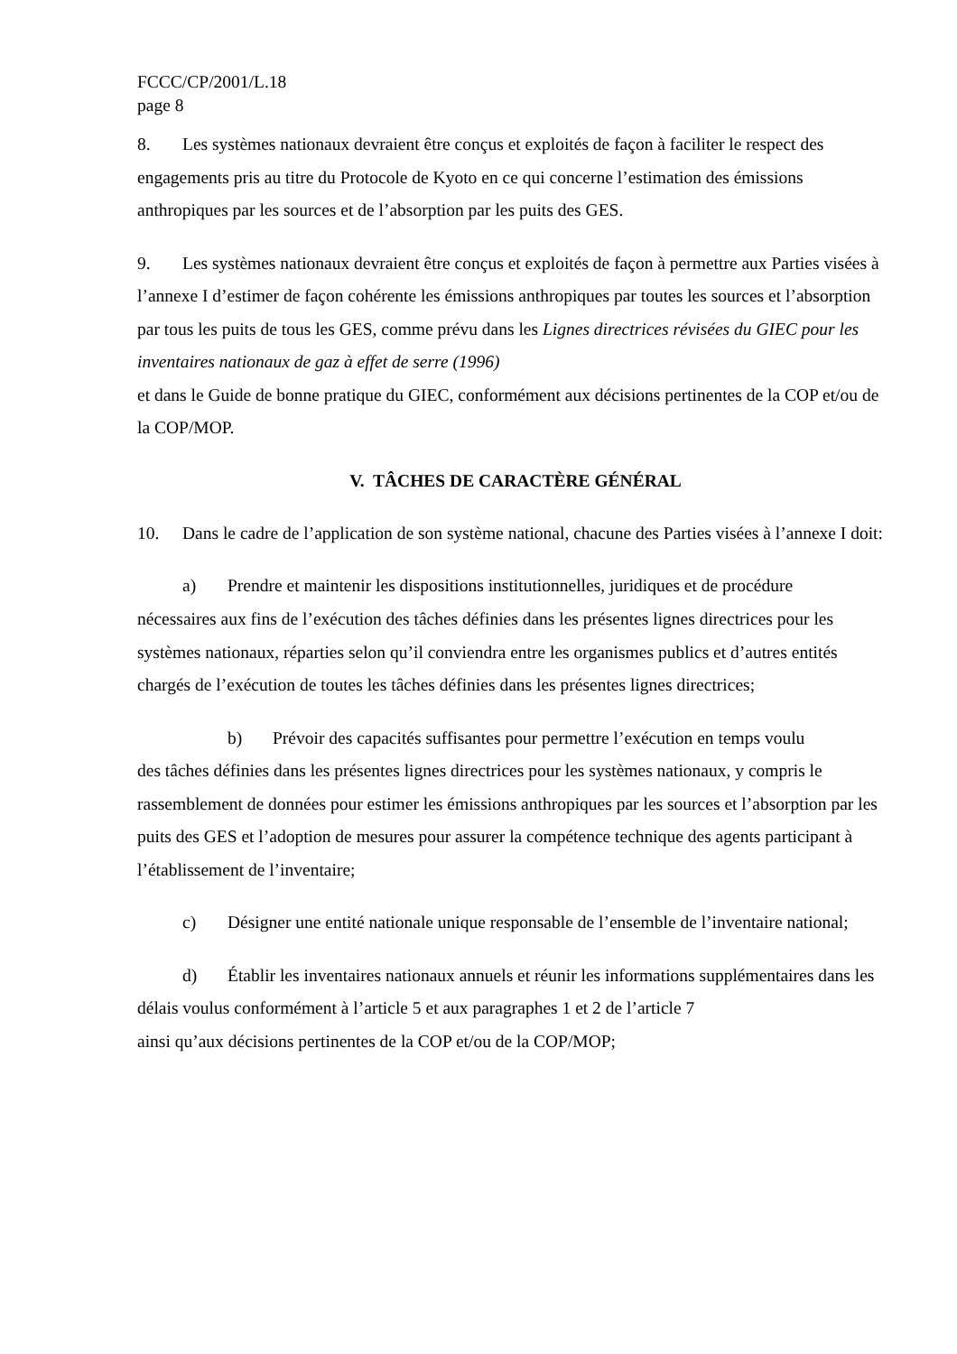FCCC/CP/2001/L.18
page 8
8. Les systèmes nationaux devraient être conçus et exploités de façon à faciliter le respect des engagements pris au titre du Protocole de Kyoto en ce qui concerne l’estimation des émissions anthropiques par les sources et de l’absorption par les puits des GES.
9. Les systèmes nationaux devraient être conçus et exploités de façon à permettre aux Parties visées à l’annexe I d’estimer de façon cohérente les émissions anthropiques par toutes les sources et l’absorption par tous les puits de tous les GES, comme prévu dans les Lignes directrices révisées du GIEC pour les inventaires nationaux de gaz à effet de serre (1996)
et dans le Guide de bonne pratique du GIEC, conformément aux décisions pertinentes de la COP et/ou de la COP/MOP.
V. TÂCHES DE CARACTÈRE GÉNÉRAL
10. Dans le cadre de l’application de son système national, chacune des Parties visées à l’annexe I doit:
a) Prendre et maintenir les dispositions institutionnelles, juridiques et de procédure
x
nécessaires aux fins de l’exécution des tâches définies dans les présentes lignes directrices pour les systèmes nationaux, réparties selon qu’il conviendra entre les organismes publics et d’autres entités chargés de l’exécution de toutes les tâches définies dans les présentes lignes directrices;
b) Prévoir des capacités suffisantes pour permettre l’exécution en temps voulu
des tâches définies dans les présentes lignes directrices pour les systèmes nationaux, y compris le rassemblement de données pour estimer les émissions anthropiques par les sources et l’absorption par les puits des GES et l’adoption de mesures pour assurer la compétence technique des agents participant à l’établissement de l’inventaire;
c) Désigner une entité nationale unique responsable de l’ensemble de l’inventaire national;
d) Établir les inventaires nationaux annuels et réunir les informations supplémentaires dans les délais voulus conformément à l’article 5 et aux paragraphes 1 et 2 de l’article 7
ainsi qu’aux décisions pertinentes de la COP et/ou de la COP/MOP;